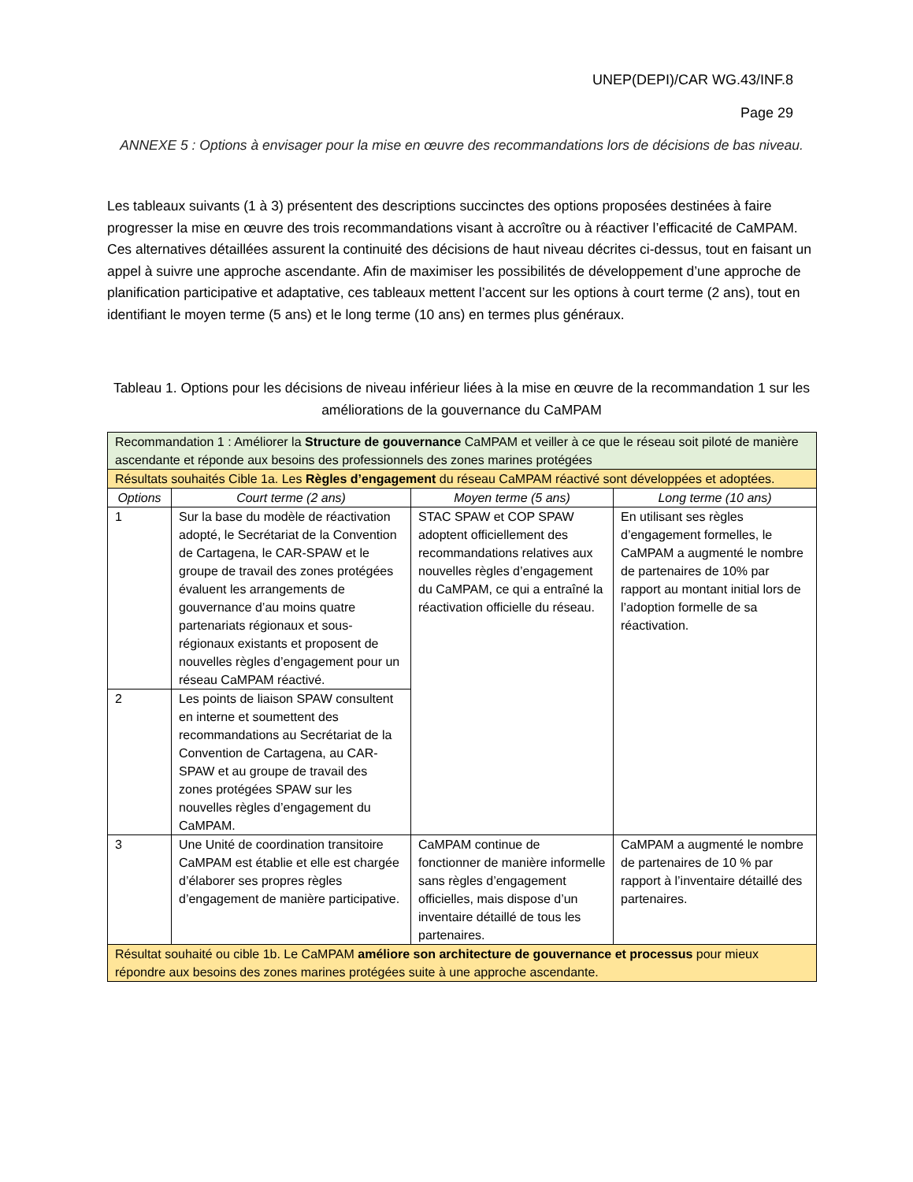UNEP(DEPI)/CAR WG.43/INF.8
Page 29
ANNEXE 5 : Options à envisager pour la mise en œuvre des recommandations lors de décisions de bas niveau.
Les tableaux suivants (1 à 3) présentent des descriptions succinctes des options proposées destinées à faire progresser la mise en œuvre des trois recommandations visant à accroître ou à réactiver l’efficacité de CaMPAM. Ces alternatives détaillées assurent la continuité des décisions de haut niveau décrites ci-dessus, tout en faisant un appel à suivre une approche ascendante. Afin de maximiser les possibilités de développement d’une approche de planification participative et adaptative, ces tableaux mettent l’accent sur les options à court terme (2 ans), tout en identifiant le moyen terme (5 ans) et le long terme (10 ans) en termes plus généraux.
Tableau 1. Options pour les décisions de niveau inférieur liées à la mise en œuvre de la recommandation 1 sur les améliorations de la gouvernance du CaMPAM
| Recommandation 1 : Améliorer la Structure de gouvernance CaMPAM et veiller à ce que le réseau soit piloté de manière ascendante et réponde aux besoins des professionnels des zones marines protégées | | | |
| Résultats souhaités Cible 1a. Les Règles d’engagement du réseau CaMPAM réactivé sont développées et adoptées. | | | |
| Options | Court terme (2 ans) | Moyen terme (5 ans) | Long terme (10 ans) |
| 1 | Sur la base du modèle de réactivation adopté, le Secrétariat de la Convention de Cartagena, le CAR-SPAW et le groupe de travail des zones protégées évaluent les arrangements de gouvernance d’au moins quatre partenariats régionaux et sous-régionaux existants et proposent de nouvelles règles d’engagement pour un réseau CaMPAM réactivé. | STAC SPAW et COP SPAW adoptent officiellement des recommandations relatives aux nouvelles règles d’engagement du CaMPAM, ce qui a entraîné la réactivation officielle du réseau. | En utilisant ses règles d’engagement formelles, le CaMPAM a augmenté le nombre de partenaires de 10% par rapport au montant initial lors de l’adoption formelle de sa réactivation. |
| 2 | Les points de liaison SPAW consultent en interne et soumettent des recommandations au Secrétariat de la Convention de Cartagena, au CAR-SPAW et au groupe de travail des zones protégées SPAW sur les nouvelles règles d’engagement du CaMPAM. | | |
| 3 | Une Unité de coordination transitoire CaMPAM est établie et elle est chargée d’élaborer ses propres règles d’engagement de manière participative. | CaMPAM continue de fonctionner de manière informelle sans règles d’engagement officielles, mais dispose d’un inventaire détaillé de tous les partenaires. | CaMPAM a augmenté le nombre de partenaires de 10 % par rapport à l’inventaire détaillé des partenaires. |
| Résultat souhaité ou cible 1b. Le CaMPAM améliore son architecture de gouvernance et processus pour mieux répondre aux besoins des zones marines protégées suite à une approche ascendante. | | | |